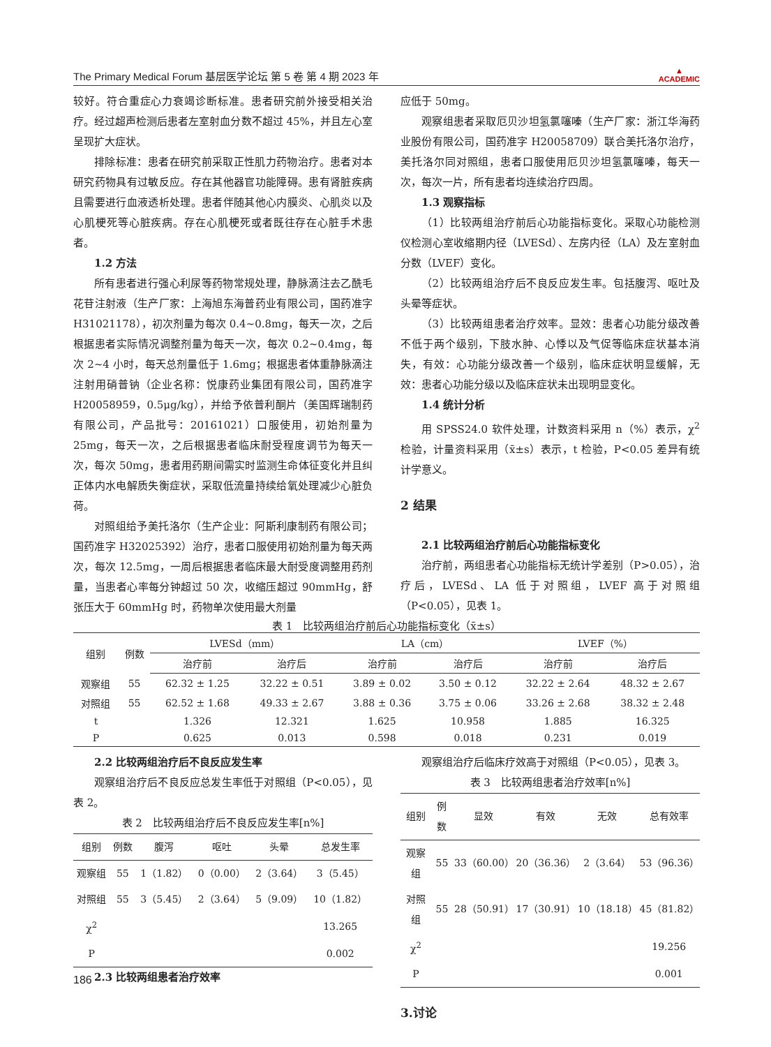The Primary Medical Forum 基层医学论坛 第 5 卷 第 4 期 2023 年 ▲
ACADEMIC
较好。符合重症心力衰竭诊断标准。患者研究前外接受相关治疗。经过超声检测后患者左室射血分数不超过 45%，并且左心室呈现扩大症状。
排除标准：患者在研究前采取正性肌力药物治疗。患者对本研究药物具有过敏反应。存在其他器官功能障碍。患有肾脏疾病且需要进行血液透析处理。患者伴随其他心内膜炎、心肌炎以及心肌梗死等心脏疾病。存在心肌梗死或者既往存在心脏手术患者。
1.2 方法
所有患者进行强心利尿等药物常规处理，静脉滴注去乙酰毛花苷注射液（生产厂家：上海旭东海普药业有限公司，国药准字 H31021178），初次剂量为每次 0.4~0.8mg，每天一次，之后根据患者实际情况调整剂量为每天一次，每次 0.2~0.4mg，每次 2~4 小时，每天总剂量低于 1.6mg；根据患者体重静脉滴注注射用硝普钠（企业名称：悦康药业集团有限公司，国药准字 H20058959，0.5μg/kg），并给予依普利酮片（美国辉瑞制药有限公司，产品批号：20161021）口服使用，初始剂量为 25mg，每天一次，之后根据患者临床耐受程度调节为每天一次，每次 50mg，患者用药期间需实时监测生命体征变化并且纠正体内水电解质失衡症状，采取低流量持续给氧处理减少心脏负荷。
对照组给予美托洛尔（生产企业：阿斯利康制药有限公司；国药准字 H32025392）治疗，患者口服使用初始剂量为每天两次，每次 12.5mg，一周后根据患者临床最大耐受度调整用药剂量，当患者心率每分钟超过 50 次，收缩压超过 90mmHg，舒张压大于 60mmHg 时，药物单次使用最大剂量
应低于 50mg。
观察组患者采取厄贝沙坦氢氯噻嗪（生产厂家：浙江华海药业股份有限公司，国药准字 H20058709）联合美托洛尔治疗，美托洛尔同对照组，患者口服使用厄贝沙坦氢氯噻嗪，每天一次，每次一片，所有患者均连续治疗四周。
1.3 观察指标
（1）比较两组治疗前后心功能指标变化。采取心功能检测仪检测心室收缩期内径（LVESd）、左房内径（LA）及左室射血分数（LVEF）变化。
（2）比较两组治疗后不良反应发生率。包括腹泻、呕吐及头晕等症状。
（3）比较两组患者治疗效率。显效：患者心功能分级改善不低于两个级别，下肢水肿、心悸以及气促等临床症状基本消失，有效：心功能分级改善一个级别，临床症状明显缓解，无效：患者心功能分级以及临床症状未出现明显变化。
1.4 统计分析
用 SPSS24.0 软件处理，计数资料采用 n（%）表示，χ<sup>2</sup> 检验，计量资料采用（x̄±s）表示，t 检验，P<0.05 差异有统计学意义。
2 结果
2.1 比较两组治疗前后心功能指标变化
治疗前，两组患者心功能指标无统计学差别（P>0.05），治疗后，LVESd、LA 低于对照组，LVEF 高于对照组（P<0.05），见表 1。
表 1　比较两组治疗前后心功能指标变化（x̄±s）
| 组别 | 例数 | LVESd（mm） | | LA（cm） | | LVEF（%） | |
| --- | --- | --- | --- | --- | --- | --- | --- |
| | | 治疗前 | 治疗后 | 治疗前 | 治疗后 | 治疗前 | 治疗后 |
| 观察组 | 55 | 62.32 ± 1.25 | 32.22 ± 0.51 | 3.89 ± 0.02 | 3.50 ± 0.12 | 32.22 ± 2.64 | 48.32 ± 2.67 |
| 对照组 | 55 | 62.52 ± 1.68 | 49.33 ± 2.67 | 3.88 ± 0.36 | 3.75 ± 0.06 | 33.26 ± 2.68 | 38.32 ± 2.48 |
| t | | 1.326 | 12.321 | 1.625 | 10.958 | 1.885 | 16.325 |
| P | | 0.625 | 0.013 | 0.598 | 0.018 | 0.231 | 0.019 |
2.2 比较两组治疗后不良反应发生率
观察组治疗后不良反应总发生率低于对照组（P<0.05），见表 2。
表 2　比较两组治疗后不良反应发生率[n%]
| 组别 | 例数 | 腹泻 | 呕吐 | 头晕 | 总发生率 |
| --- | --- | --- | --- | --- | --- |
| 观察组 | 55 | 1（1.82） | 0（0.00） | 2（3.64） | 3（5.45） |
| 对照组 | 55 | 3（5.45） | 2（3.64） | 5（9.09） | 10（1.82） |
| χ<sup>2</sup> | | | | | 13.265 |
| P | | | | | 0.002 |
2.3 比较两组患者治疗效率
观察组治疗后临床疗效高于对照组（P<0.05），见表 3。
表 3　比较两组患者治疗效率[n%]
| 组别 | 例数 | 显效 | 有效 | 无效 | 总有效率 |
| --- | --- | --- | --- | --- | --- |
| 观察组 | 55 | 33（60.00） | 20（36.36） | 2（3.64） | 53（96.36） |
| 对照组 | 55 | 28（50.91） | 17（30.91） | 10（18.18） | 45（81.82） |
| χ<sup>2</sup> | | | | | 19.256 |
| P | | | | | 0.001 |
3.讨论
186